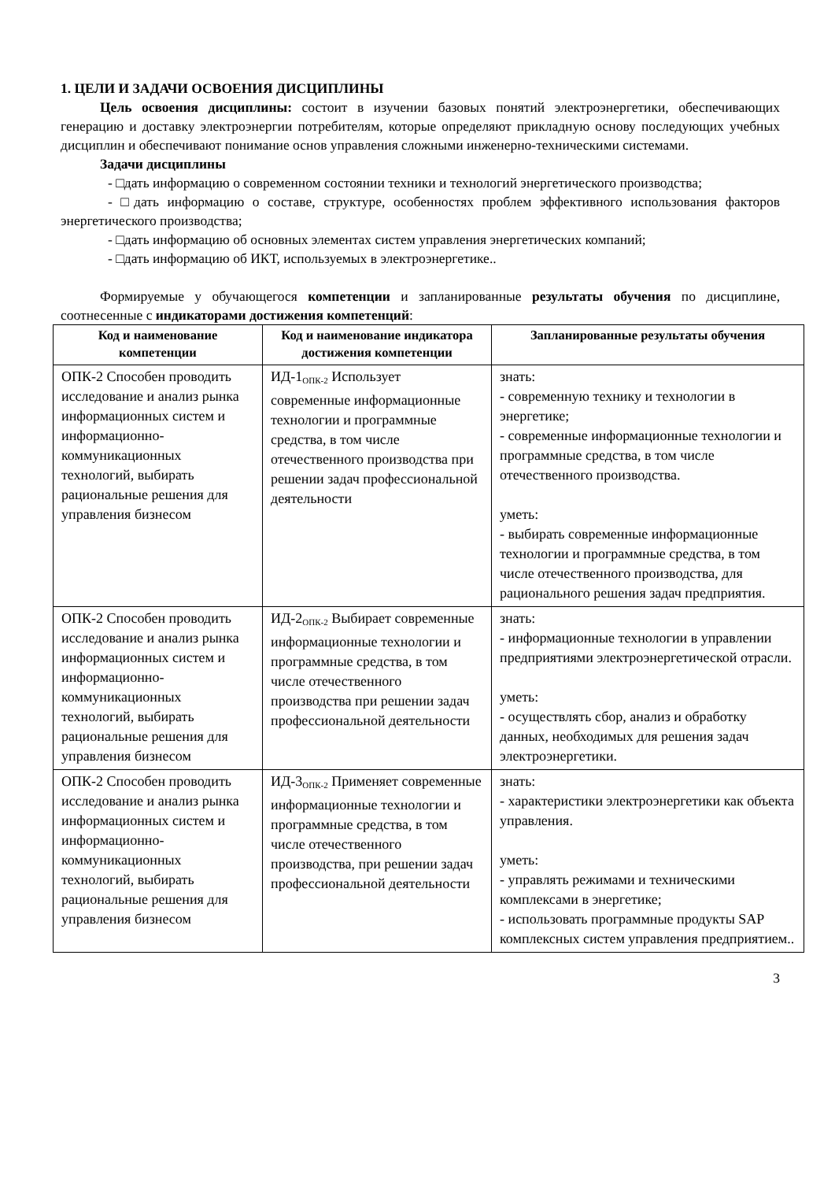1. ЦЕЛИ И ЗАДАЧИ ОСВОЕНИЯ ДИСЦИПЛИНЫ
Цель освоения дисциплины: состоит в изучении базовых понятий электроэнергетики, обеспечивающих генерацию и доставку электроэнергии потребителям, которые определяют прикладную основу последующих учебных дисциплин и обеспечивают понимание основ управления сложными инженерно-техническими системами.
Задачи дисциплины
- □дать информацию о современном состоянии техники и технологий энергетического производства;
- □дать информацию о составе, структуре, особенностях проблем эффективного использования факторов энергетического производства;
- □дать информацию об основных элементах систем управления энергетических компаний;
- □дать информацию об ИКТ, используемых в электроэнергетике..
Формируемые у обучающегося компетенции и запланированные результаты обучения по дисциплине, соотнесенные с индикаторами достижения компетенций:
| Код и наименование компетенции | Код и наименование индикатора достижения компетенции | Запланированные результаты обучения |
| --- | --- | --- |
| ОПК-2 Способен проводить исследование и анализ рынка информационных систем и информационно-коммуникационных технологий, выбирать рациональные решения для управления бизнесом | ИД-1<sub>ОПК-2</sub> Использует современные информационные технологии и программные средства, в том числе отечественного производства при решении задач профессиональной деятельности | знать: - современную технику и технологии в энергетике; - современные информационные технологии и программные средства, в том числе отечественного производства. уметь: - выбирать современные информационные технологии и программные средства, в том числе отечественного производства, для рационального решения задач предприятия. |
| ОПК-2 Способен проводить исследование и анализ рынка информационных систем и информационно-коммуникационных технологий, выбирать рациональные решения для управления бизнесом | ИД-2<sub>ОПК-2</sub> Выбирает современные информационные технологии и программные средства, в том числе отечественного производства при решении задач профессиональной деятельности | знать: - информационные технологии в управлении предприятиями электроэнергетической отрасли. уметь: - осуществлять сбор, анализ и обработку данных, необходимых для решения задач электроэнергетики. |
| ОПК-2 Способен проводить исследование и анализ рынка информационных систем и информационно-коммуникационных технологий, выбирать рациональные решения для управления бизнесом | ИД-3<sub>ОПК-2</sub> Применяет современные информационные технологии и программные средства, в том числе отечественного производства, при решении задач профессиональной деятельности | знать: - характеристики электроэнергетики как объекта управления. уметь: - управлять режимами и техническими комплексами в энергетике; - использовать программные продукты SAP комплексных систем управления предприятием.. |
3